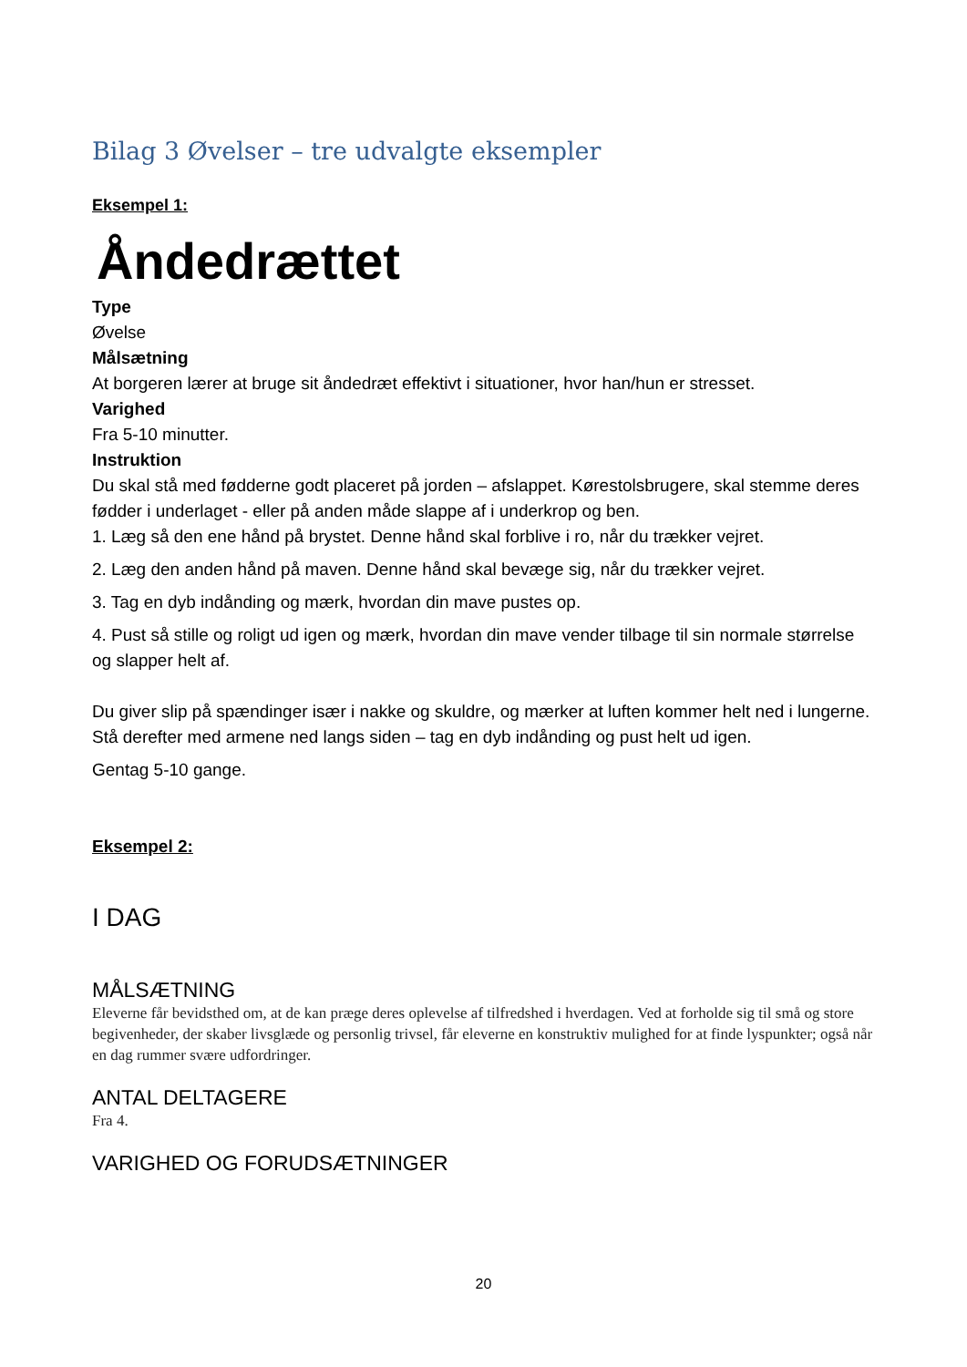Bilag 3 Øvelser – tre udvalgte eksempler
Eksempel 1:
Åndedrættet
Type
Øvelse
Målsætning
At borgeren lærer at bruge sit åndedræt effektivt i situationer, hvor han/hun er stresset.
Varighed
Fra 5-10 minutter.
Instruktion
Du skal stå med fødderne godt placeret på jorden – afslappet. Kørestolsbrugere, skal stemme deres fødder i underlaget - eller på anden måde slappe af i underkrop og ben.
1. Læg så den ene hånd på brystet. Denne hånd skal forblive i ro, når du trækker vejret.
2. Læg den anden hånd på maven. Denne hånd skal bevæge sig, når du trækker vejret.
3. Tag en dyb indånding og mærk, hvordan din mave pustes op.
4. Pust så stille og roligt ud igen og mærk, hvordan din mave vender tilbage til sin normale størrelse og slapper helt af.
Du giver slip på spændinger især i nakke og skuldre, og mærker at luften kommer helt ned i lungerne.
Stå derefter med armene ned langs siden – tag en dyb indånding og pust helt ud igen.
Gentag 5-10 gange.
Eksempel 2:
I DAG
MÅLSÆTNING
Eleverne får bevidsthed om, at de kan præge deres oplevelse af tilfredshed i hverdagen. Ved at forholde sig til små og store begivenheder, der skaber livsglæde og personlig trivsel, får eleverne en konstruktiv mulighed for at finde lyspunkter; også når en dag rummer svære udfordringer.
ANTAL DELTAGERE
Fra 4.
VARIGHED OG FORUDSÆTNINGER
20